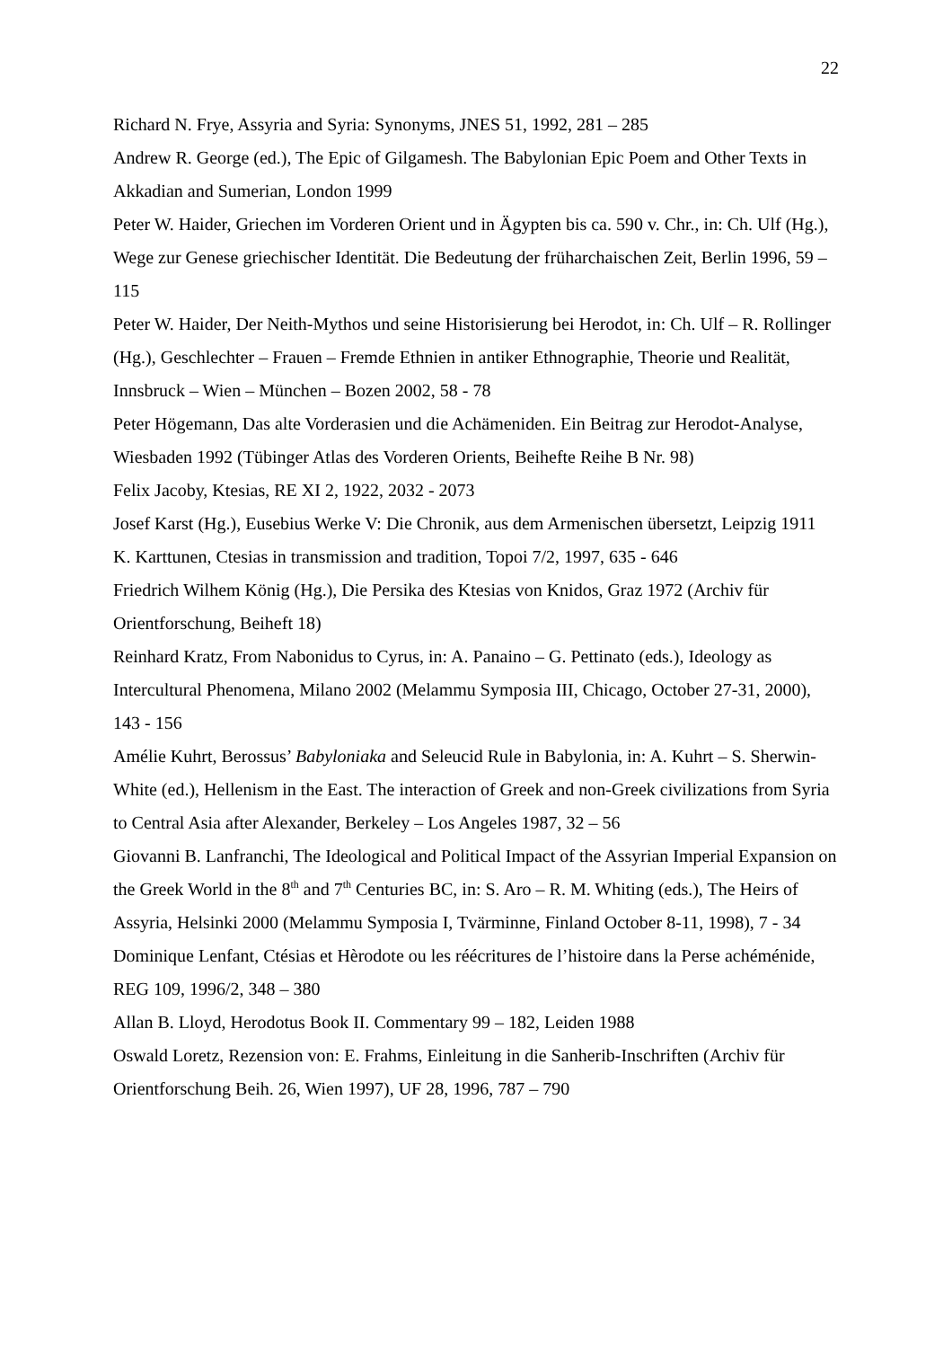22
Richard N. Frye, Assyria and Syria: Synonyms, JNES 51, 1992, 281 – 285
Andrew R. George (ed.), The Epic of Gilgamesh. The Babylonian Epic Poem and Other Texts in Akkadian and Sumerian, London 1999
Peter W. Haider, Griechen im Vorderen Orient und in Ägypten bis ca. 590 v. Chr., in: Ch. Ulf (Hg.), Wege zur Genese griechischer Identität. Die Bedeutung der früharchaischen Zeit, Berlin 1996, 59 – 115
Peter W. Haider, Der Neith-Mythos und seine Historisierung bei Herodot, in: Ch. Ulf – R. Rollinger (Hg.), Geschlechter – Frauen – Fremde Ethnien in antiker Ethnographie, Theorie und Realität, Innsbruck – Wien – München – Bozen 2002, 58 - 78
Peter Högemann, Das alte Vorderasien und die Achämeniden. Ein Beitrag zur Herodot-Analyse, Wiesbaden 1992 (Tübinger Atlas des Vorderen Orients, Beihefte Reihe B Nr. 98)
Felix Jacoby, Ktesias, RE XI 2, 1922, 2032 - 2073
Josef Karst (Hg.), Eusebius Werke V: Die Chronik, aus dem Armenischen übersetzt, Leipzig 1911
K. Karttunen, Ctesias in transmission and tradition, Topoi 7/2, 1997, 635 - 646
Friedrich Wilhem König (Hg.), Die Persika des Ktesias von Knidos, Graz 1972 (Archiv für Orientforschung, Beiheft 18)
Reinhard Kratz, From Nabonidus to Cyrus, in: A. Panaino – G. Pettinato (eds.), Ideology as Intercultural Phenomena, Milano 2002 (Melammu Symposia III, Chicago, October 27-31, 2000), 143 - 156
Amélie Kuhrt, Berossus’ Babyloniaka and Seleucid Rule in Babylonia, in: A. Kuhrt – S. Sherwin-White (ed.), Hellenism in the East. The interaction of Greek and non-Greek civilizations from Syria to Central Asia after Alexander, Berkeley – Los Angeles 1987, 32 – 56
Giovanni B. Lanfranchi, The Ideological and Political Impact of the Assyrian Imperial Expansion on the Greek World in the 8<sup>th</sup> and 7<sup>th</sup> Centuries BC, in: S. Aro – R. M. Whiting (eds.), The Heirs of Assyria, Helsinki 2000 (Melammu Symposia I, Tvärminne, Finland October 8-11, 1998), 7 - 34
Dominique Lenfant, Ctésias et Hèrodote ou les réécritures de l’histoire dans la Perse achéménide, REG 109, 1996/2, 348 – 380
Allan B. Lloyd, Herodotus Book II. Commentary 99 – 182, Leiden 1988
Oswald Loretz, Rezension von: E. Frahms, Einleitung in die Sanherib-Inschriften (Archiv für Orientforschung Beih. 26, Wien 1997), UF 28, 1996, 787 – 790